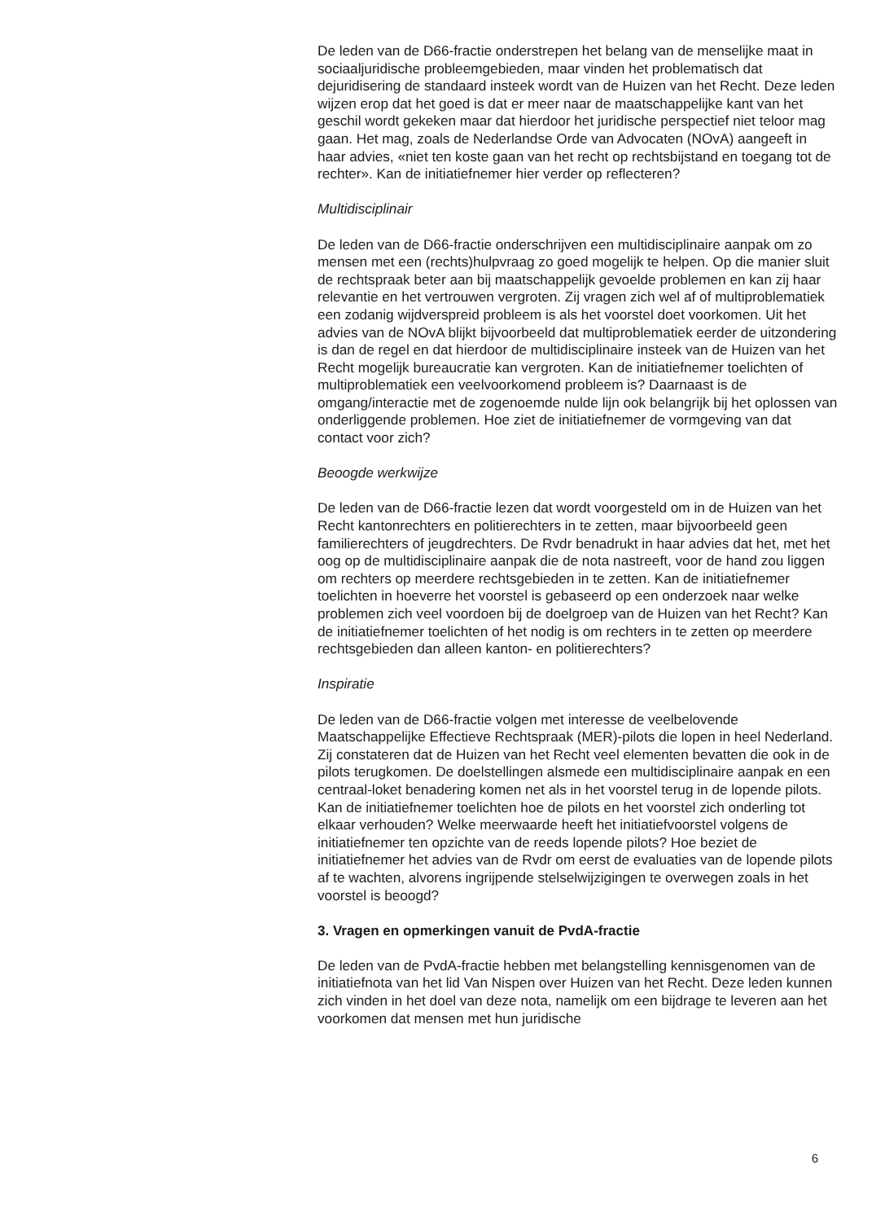De leden van de D66-fractie onderstrepen het belang van de menselijke maat in sociaaljuridische probleemgebieden, maar vinden het problematisch dat dejuridisering de standaard insteek wordt van de Huizen van het Recht. Deze leden wijzen erop dat het goed is dat er meer naar de maatschappelijke kant van het geschil wordt gekeken maar dat hierdoor het juridische perspectief niet teloor mag gaan. Het mag, zoals de Nederlandse Orde van Advocaten (NOvA) aangeeft in haar advies, «niet ten koste gaan van het recht op rechtsbijstand en toegang tot de rechter». Kan de initiatiefnemer hier verder op reflecteren?
Multidisciplinair
De leden van de D66-fractie onderschrijven een multidisciplinaire aanpak om zo mensen met een (rechts)hulpvraag zo goed mogelijk te helpen. Op die manier sluit de rechtspraak beter aan bij maatschappelijk gevoelde problemen en kan zij haar relevantie en het vertrouwen vergroten. Zij vragen zich wel af of multiproblematiek een zodanig wijdverspreid probleem is als het voorstel doet voorkomen. Uit het advies van de NOvA blijkt bijvoorbeeld dat multiproblematiek eerder de uitzondering is dan de regel en dat hierdoor de multidisciplinaire insteek van de Huizen van het Recht mogelijk bureaucratie kan vergroten. Kan de initiatiefnemer toelichten of multiproblematiek een veelvoorkomend probleem is? Daarnaast is de omgang/interactie met de zogenoemde nulde lijn ook belangrijk bij het oplossen van onderliggende problemen. Hoe ziet de initiatiefnemer de vormgeving van dat contact voor zich?
Beoogde werkwijze
De leden van de D66-fractie lezen dat wordt voorgesteld om in de Huizen van het Recht kantonrechters en politierechters in te zetten, maar bijvoorbeeld geen familierechters of jeugdrechters. De Rvdr benadrukt in haar advies dat het, met het oog op de multidisciplinaire aanpak die de nota nastreeft, voor de hand zou liggen om rechters op meerdere rechtsgebieden in te zetten. Kan de initiatiefnemer toelichten in hoeverre het voorstel is gebaseerd op een onderzoek naar welke problemen zich veel voordoen bij de doelgroep van de Huizen van het Recht? Kan de initiatiefnemer toelichten of het nodig is om rechters in te zetten op meerdere rechtsgebieden dan alleen kanton- en politierechters?
Inspiratie
De leden van de D66-fractie volgen met interesse de veelbelovende Maatschappelijke Effectieve Rechtspraak (MER)-pilots die lopen in heel Nederland. Zij constateren dat de Huizen van het Recht veel elementen bevatten die ook in de pilots terugkomen. De doelstellingen alsmede een multidisciplinaire aanpak en een centraal-loket benadering komen net als in het voorstel terug in de lopende pilots. Kan de initiatiefnemer toelichten hoe de pilots en het voorstel zich onderling tot elkaar verhouden? Welke meerwaarde heeft het initiatiefvoorstel volgens de initiatiefnemer ten opzichte van de reeds lopende pilots? Hoe beziet de initiatiefnemer het advies van de Rvdr om eerst de evaluaties van de lopende pilots af te wachten, alvorens ingrijpende stelselwijzigingen te overwegen zoals in het voorstel is beoogd?
3. Vragen en opmerkingen vanuit de PvdA-fractie
De leden van de PvdA-fractie hebben met belangstelling kennisgenomen van de initiatiefnota van het lid Van Nispen over Huizen van het Recht. Deze leden kunnen zich vinden in het doel van deze nota, namelijk om een bijdrage te leveren aan het voorkomen dat mensen met hun juridische
6